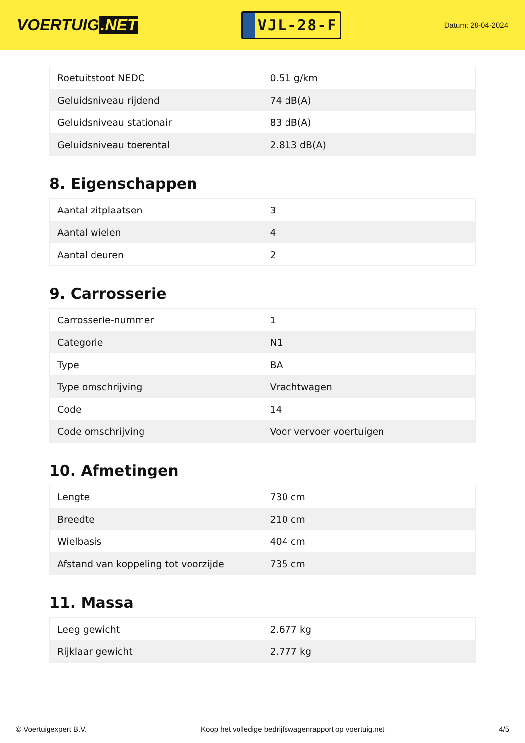VOERTUIG.NET
VJL-28-F
Datum: 28-04-2024
| Roetuitstoot NEDC | 0.51 g/km |
| Geluidsniveau rijdend | 74 dB(A) |
| Geluidsniveau stationair | 83 dB(A) |
| Geluidsniveau toerental | 2.813 dB(A) |
8. Eigenschappen
| Aantal zitplaatsen | 3 |
| Aantal wielen | 4 |
| Aantal deuren | 2 |
9. Carrosserie
| Carrosserie-nummer | 1 |
| Categorie | N1 |
| Type | BA |
| Type omschrijving | Vrachtwagen |
| Code | 14 |
| Code omschrijving | Voor vervoer voertuigen |
10. Afmetingen
| Lengte | 730 cm |
| Breedte | 210 cm |
| Wielbasis | 404 cm |
| Afstand van koppeling tot voorzijde | 735 cm |
11. Massa
| Leeg gewicht | 2.677 kg |
| Rijklaar gewicht | 2.777 kg |
© Voertuigexpert B.V. Koop het volledige bedrijfswagenrapport op voertuig.net 4/5